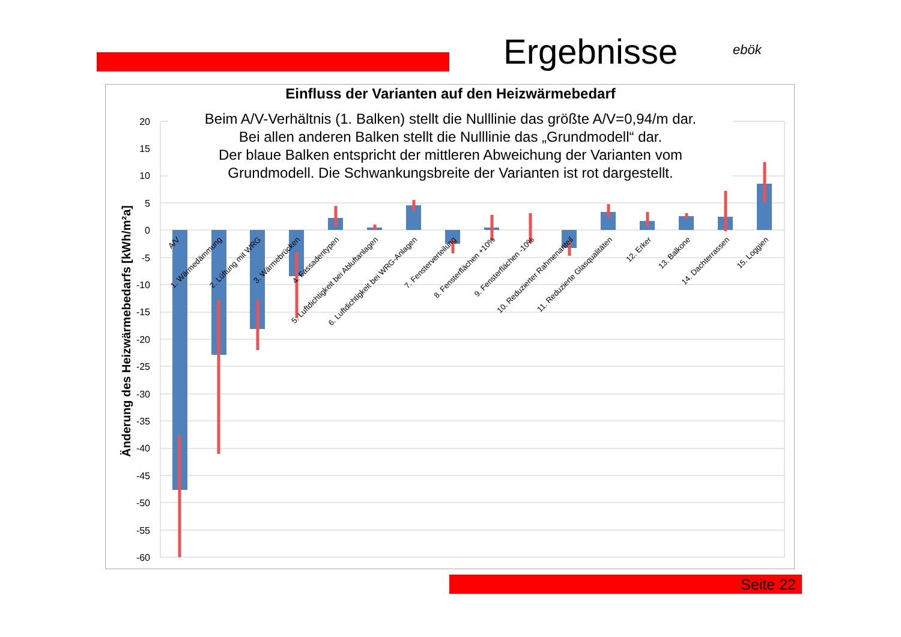Ergebnisse ebök
20
15
10
5
0
-5
-10
-15
-20
-25
-30
-35
-40
-45
-50
-55
-60
A/V
1. Wärmedämmung
2. Lüftung mit WRG
3. Wärmebrücken
4. Fassadentypen
5. Luftdichtigkeit bei Abluftanlagen
6. Luftdichtigkeit bei WRG-Anlagen
7. Fensterverteilung
8. Fensterflächen +10%
9. Fensterflächen -10%
10. Reduzierter Rahmenanteil
11. Reduzierte Glasqualitäten
12. Erker
13. Balkone
14. Dachterrassen
15. Loggien
Einfluss der Varianten auf den Heizwärmebedarf
Beim A/V-Verhältnis (1. Balken) stellt die Nulllinie das größte A/V=0,94/m dar.
Bei allen anderen Balken stellt die Nulllinie das „Grundmodell“ dar.
Der blaue Balken entspricht der mittleren Abweichung der Varianten vom
Grundmodell. Die Schwankungsbreite der Varianten ist rot dargestellt.
Änderung des Heizwärmebedarfs [kWh/m²a]
Seite 22